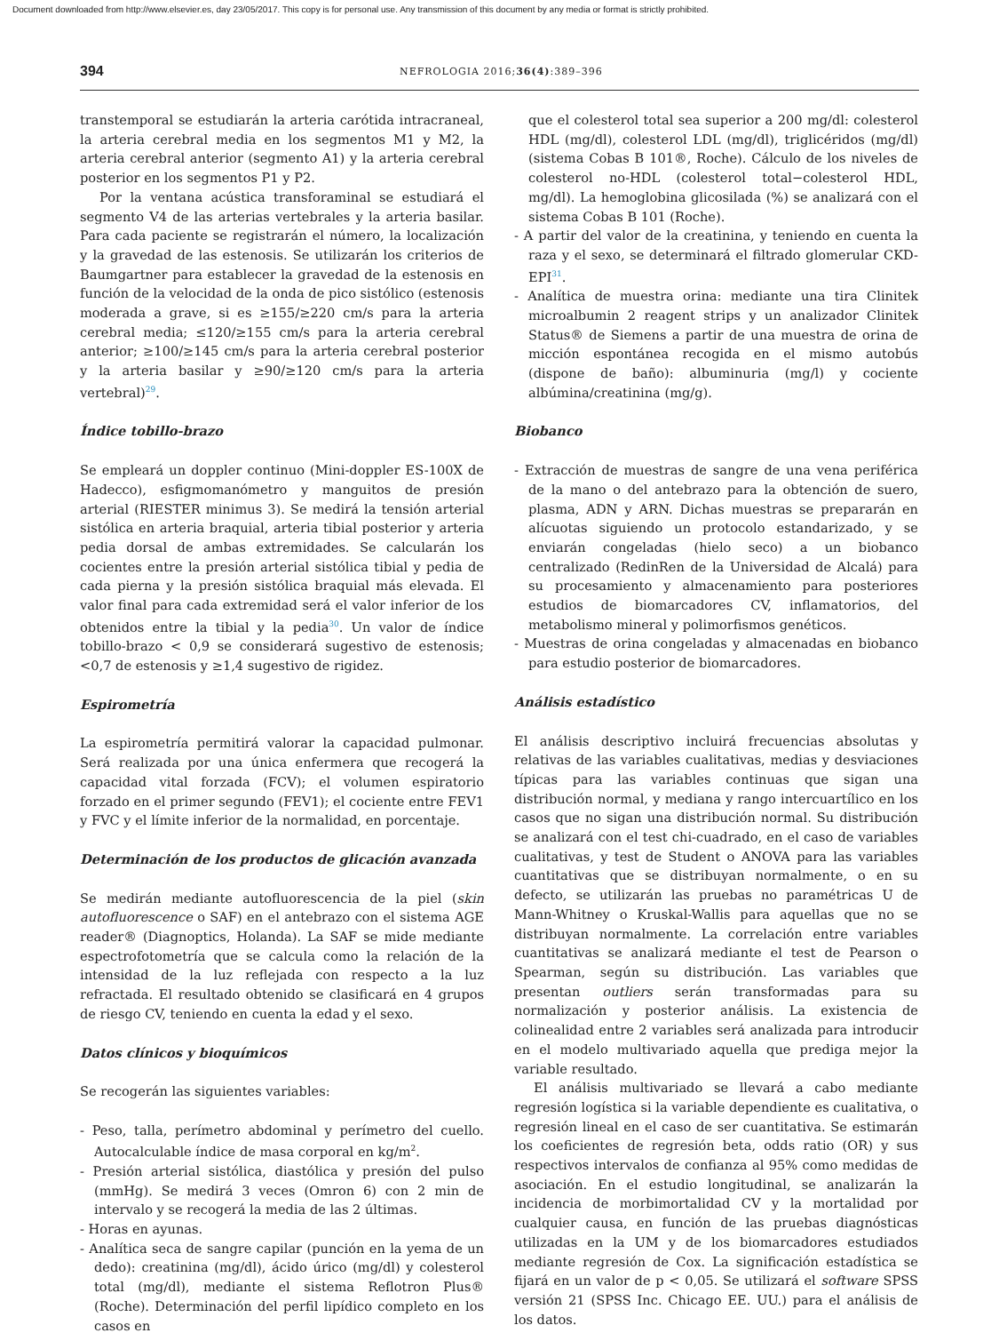Document downloaded from http://www.elsevier.es, day 23/05/2017. This copy is for personal use. Any transmission of this document by any media or format is strictly prohibited.
394
NEFROLOGIA 2016;36(4):389–396
transtemporal se estudiarán la arteria carótida intracraneal, la arteria cerebral media en los segmentos M1 y M2, la arteria cerebral anterior (segmento A1) y la arteria cerebral posterior en los segmentos P1 y P2.
Por la ventana acústica transforaminal se estudiará el segmento V4 de las arterias vertebrales y la arteria basilar. Para cada paciente se registrarán el número, la localización y la gravedad de las estenosis. Se utilizarán los criterios de Baumgartner para establecer la gravedad de la estenosis en función de la velocidad de la onda de pico sistólico (estenosis moderada a grave, si es ≥155/≥220 cm/s para la arteria cerebral media; ≤120/≥155 cm/s para la arteria cerebral anterior; ≥100/≥145 cm/s para la arteria cerebral posterior y la arteria basilar y ≥90/≥120 cm/s para la arteria vertebral)<sup>29</sup>.
Índice tobillo-brazo
Se empleará un doppler continuo (Mini-doppler ES-100X de Hadecco), esfigmomanómetro y manguitos de presión arterial (RIESTER minimus 3). Se medirá la tensión arterial sistólica en arteria braquial, arteria tibial posterior y arteria pedia dorsal de ambas extremidades. Se calcularán los cocientes entre la presión arterial sistólica tibial y pedia de cada pierna y la presión sistólica braquial más elevada. El valor final para cada extremidad será el valor inferior de los obtenidos entre la tibial y la pedia<sup>30</sup>. Un valor de índice tobillo-brazo < 0,9 se considerará sugestivo de estenosis; <0,7 de estenosis y ≥1,4 sugestivo de rigidez.
Espirometría
La espirometría permitirá valorar la capacidad pulmonar. Será realizada por una única enfermera que recogerá la capacidad vital forzada (FCV); el volumen espiratorio forzado en el primer segundo (FEV1); el cociente entre FEV1 y FVC y el límite inferior de la normalidad, en porcentaje.
Determinación de los productos de glicación avanzada
Se medirán mediante autofluorescencia de la piel (skin autofluorescence o SAF) en el antebrazo con el sistema AGE reader® (Diagnoptics, Holanda). La SAF se mide mediante espectrofotometría que se calcula como la relación de la intensidad de la luz reflejada con respecto a la luz refractada. El resultado obtenido se clasificará en 4 grupos de riesgo CV, teniendo en cuenta la edad y el sexo.
Datos clínicos y bioquímicos
Se recogerán las siguientes variables:
- Peso, talla, perímetro abdominal y perímetro del cuello. Autocalculable índice de masa corporal en kg/m<sup>2</sup>.
- Presión arterial sistólica, diastólica y presión del pulso (mmHg). Se medirá 3 veces (Omron 6) con 2 min de intervalo y se recogerá la media de las 2 últimas.
- Horas en ayunas.
- Analítica seca de sangre capilar (punción en la yema de un dedo): creatinina (mg/dl), ácido úrico (mg/dl) y colesterol total (mg/dl), mediante el sistema Reflotron Plus® (Roche). Determinación del perfil lipídico completo en los casos en
que el colesterol total sea superior a 200 mg/dl: colesterol HDL (mg/dl), colesterol LDL (mg/dl), triglicéridos (mg/dl) (sistema Cobas B 101®, Roche). Cálculo de los niveles de colesterol no-HDL (colesterol total−colesterol HDL, mg/dl). La hemoglobina glicosilada (%) se analizará con el sistema Cobas B 101 (Roche).
- A partir del valor de la creatinina, y teniendo en cuenta la raza y el sexo, se determinará el filtrado glomerular CKD-EPI<sup>31</sup>.
- Analítica de muestra orina: mediante una tira Clinitek microalbumin 2 reagent strips y un analizador Clinitek Status® de Siemens a partir de una muestra de orina de micción espontánea recogida en el mismo autobús (dispone de baño): albuminuria (mg/l) y cociente albúmina/creatinina (mg/g).
Biobanco
- Extracción de muestras de sangre de una vena periférica de la mano o del antebrazo para la obtención de suero, plasma, ADN y ARN. Dichas muestras se prepararán en alícuotas siguiendo un protocolo estandarizado, y se enviarán congeladas (hielo seco) a un biobanco centralizado (RedinRen de la Universidad de Alcalá) para su procesamiento y almacenamiento para posteriores estudios de biomarcadores CV, inflamatorios, del metabolismo mineral y polimorfismos genéticos.
- Muestras de orina congeladas y almacenadas en biobanco para estudio posterior de biomarcadores.
Análisis estadístico
El análisis descriptivo incluirá frecuencias absolutas y relativas de las variables cualitativas, medias y desviaciones típicas para las variables continuas que sigan una distribución normal, y mediana y rango intercuartílico en los casos que no sigan una distribución normal. Su distribución se analizará con el test chi-cuadrado, en el caso de variables cualitativas, y test de Student o ANOVA para las variables cuantitativas que se distribuyan normalmente, o en su defecto, se utilizarán las pruebas no paramétricas U de Mann-Whitney o Kruskal-Wallis para aquellas que no se distribuyan normalmente. La correlación entre variables cuantitativas se analizará mediante el test de Pearson o Spearman, según su distribución. Las variables que presentan outliers serán transformadas para su normalización y posterior análisis. La existencia de colinealidad entre 2 variables será analizada para introducir en el modelo multivariado aquella que prediga mejor la variable resultado.
El análisis multivariado se llevará a cabo mediante regresión logística si la variable dependiente es cualitativa, o regresión lineal en el caso de ser cuantitativa. Se estimarán los coeficientes de regresión beta, odds ratio (OR) y sus respectivos intervalos de confianza al 95% como medidas de asociación. En el estudio longitudinal, se analizarán la incidencia de morbimortalidad CV y la mortalidad por cualquier causa, en función de las pruebas diagnósticas utilizadas en la UM y de los biomarcadores estudiados mediante regresión de Cox. La significación estadística se fijará en un valor de p < 0,05. Se utilizará el software SPSS versión 21 (SPSS Inc. Chicago EE. UU.) para el análisis de los datos.